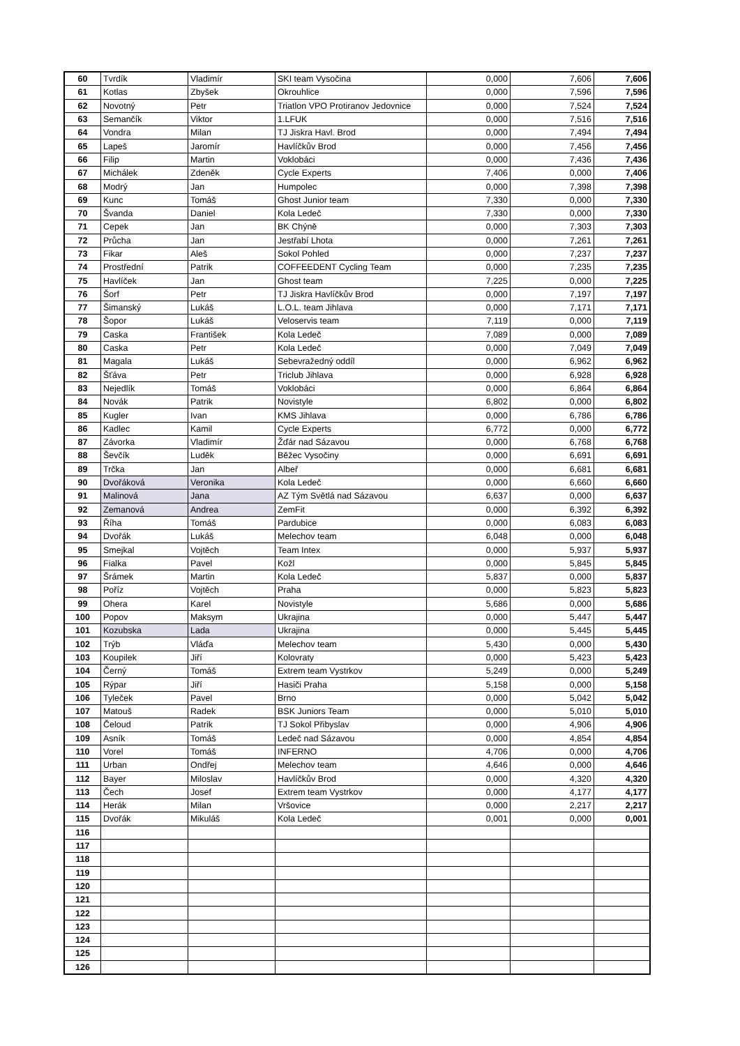| 60 | Tvrdík | Vladimír | SKI team Vysočina | 0,000 | 7,606 | 7,606 |
| 61 | Kotlas | Zbyšek | Okrouhlice | 0,000 | 7,596 | 7,596 |
| 62 | Novotný | Petr | Triatlon VPO Protiranov Jedovnice | 0,000 | 7,524 | 7,524 |
| 63 | Semančík | Viktor | 1.LFUK | 0,000 | 7,516 | 7,516 |
| 64 | Vondra | Milan | TJ Jiskra Havl. Brod | 0,000 | 7,494 | 7,494 |
| 65 | Lapeš | Jaromír | Havlíčkův Brod | 0,000 | 7,456 | 7,456 |
| 66 | Filip | Martin | Voklobáci | 0,000 | 7,436 | 7,436 |
| 67 | Michálek | Zdeněk | Cycle Experts | 7,406 | 0,000 | 7,406 |
| 68 | Modrý | Jan | Humpolec | 0,000 | 7,398 | 7,398 |
| 69 | Kunc | Tomáš | Ghost Junior team | 7,330 | 0,000 | 7,330 |
| 70 | Švanda | Daniel | Kola Ledeč | 7,330 | 0,000 | 7,330 |
| 71 | Cepek | Jan | BK Chýně | 0,000 | 7,303 | 7,303 |
| 72 | Průcha | Jan | Jestřabí Lhota | 0,000 | 7,261 | 7,261 |
| 73 | Fikar | Aleš | Sokol Pohled | 0,000 | 7,237 | 7,237 |
| 74 | Prostřední | Patrik | COFFEEDENT Cycling Team | 0,000 | 7,235 | 7,235 |
| 75 | Havlíček | Jan | Ghost team | 7,225 | 0,000 | 7,225 |
| 76 | Šorf | Petr | TJ Jiskra Havlíčkův Brod | 0,000 | 7,197 | 7,197 |
| 77 | Šimanský | Lukáš | L.O.L. team Jihlava | 0,000 | 7,171 | 7,171 |
| 78 | Šopor | Lukáš | Veloservis team | 7,119 | 0,000 | 7,119 |
| 79 | Caska | František | Kola Ledeč | 7,089 | 0,000 | 7,089 |
| 80 | Caska | Petr | Kola Ledeč | 0,000 | 7,049 | 7,049 |
| 81 | Magala | Lukáš | Sebevražedný oddíl | 0,000 | 6,962 | 6,962 |
| 82 | Šťáva | Petr | Triclub Jihlava | 0,000 | 6,928 | 6,928 |
| 83 | Nejedlík | Tomáš | Voklobáci | 0,000 | 6,864 | 6,864 |
| 84 | Novák | Patrik | Novistyle | 6,802 | 0,000 | 6,802 |
| 85 | Kugler | Ivan | KMS Jihlava | 0,000 | 6,786 | 6,786 |
| 86 | Kadlec | Kamil | Cycle Experts | 6,772 | 0,000 | 6,772 |
| 87 | Závorka | Vladimír | Žďár nad Sázavou | 0,000 | 6,768 | 6,768 |
| 88 | Ševčík | Luděk | Běžec Vysočiny | 0,000 | 6,691 | 6,691 |
| 89 | Trčka | Jan | Albeř | 0,000 | 6,681 | 6,681 |
| 90 | Dvořáková | Veronika | Kola Ledeč | 0,000 | 6,660 | 6,660 |
| 91 | Malinová | Jana | AZ Tým Světlá nad Sázavou | 6,637 | 0,000 | 6,637 |
| 92 | Zemanová | Andrea | ZemFit | 0,000 | 6,392 | 6,392 |
| 93 | Říha | Tomáš | Pardubice | 0,000 | 6,083 | 6,083 |
| 94 | Dvořák | Lukáš | Melechov team | 6,048 | 0,000 | 6,048 |
| 95 | Smejkal | Vojtěch | Team Intex | 0,000 | 5,937 | 5,937 |
| 96 | Fialka | Pavel | Kožl | 0,000 | 5,845 | 5,845 |
| 97 | Šrámek | Martin | Kola Ledeč | 5,837 | 0,000 | 5,837 |
| 98 | Poříz | Vojtěch | Praha | 0,000 | 5,823 | 5,823 |
| 99 | Ohera | Karel | Novistyle | 5,686 | 0,000 | 5,686 |
| 100 | Popov | Maksym | Ukrajina | 0,000 | 5,447 | 5,447 |
| 101 | Kozubska | Lada | Ukrajina | 0,000 | 5,445 | 5,445 |
| 102 | Trýb | Vláďa | Melechov team | 5,430 | 0,000 | 5,430 |
| 103 | Koupilek | Jiří | Kolovraty | 0,000 | 5,423 | 5,423 |
| 104 | Černý | Tomáš | Extrem team Vystrkov | 5,249 | 0,000 | 5,249 |
| 105 | Rýpar | Jiří | Hasiči Praha | 5,158 | 0,000 | 5,158 |
| 106 | Tyleček | Pavel | Brno | 0,000 | 5,042 | 5,042 |
| 107 | Matouš | Radek | BSK Juniors Team | 0,000 | 5,010 | 5,010 |
| 108 | Čeloud | Patrik | TJ Sokol Přibyslav | 0,000 | 4,906 | 4,906 |
| 109 | Asník | Tomáš | Ledeč nad Sázavou | 0,000 | 4,854 | 4,854 |
| 110 | Vorel | Tomáš | INFERNO | 4,706 | 0,000 | 4,706 |
| 111 | Urban | Ondřej | Melechov team | 4,646 | 0,000 | 4,646 |
| 112 | Bayer | Miloslav | Havlíčkův Brod | 0,000 | 4,320 | 4,320 |
| 113 | Čech | Josef | Extrem team Vystrkov | 0,000 | 4,177 | 4,177 |
| 114 | Herák | Milan | Vršovice | 0,000 | 2,217 | 2,217 |
| 115 | Dvořák | Mikuláš | Kola Ledeč | 0,001 | 0,000 | 0,001 |
| 116 | | | | | | |
| 117 | | | | | | |
| 118 | | | | | | |
| 119 | | | | | | |
| 120 | | | | | | |
| 121 | | | | | | |
| 122 | | | | | | |
| 123 | | | | | | |
| 124 | | | | | | |
| 125 | | | | | | |
| 126 | | | | | | |